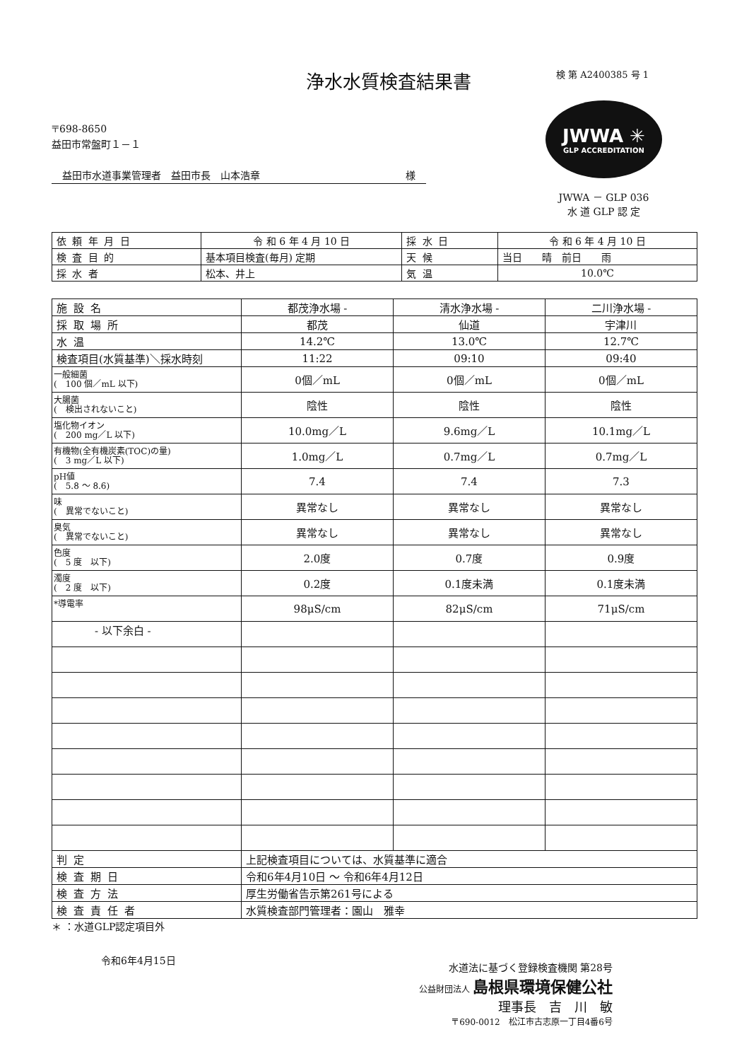浄水水質検査結果書
検 第 A2400385 号 1
〒698-8650
益田市常盤町１－１
益田市水道事業管理者　益田市長　山本浩章 様
JWWA ✳
GLP ACCREDITATION
JWWA － GLP 036
水 道 GLP 認 定
| 依頼年月日 | 令 和 6 年 4 月 10 日 | 採水日 | 令 和 6 年 4 月 10 日 |
| 検査目的 | 基本項目検査(毎月) 定期 | 天候 | 当日 晴 前日 雨 |
| 採水者 | 松本、井上 | 気温 | 10.0℃ |
| 施設名 | 都茂浄水場 - | 清水浄水場 - | 二川浄水場 - |
| 採取場所 | 都茂 | 仙道 | 宇津川 |
| 水温 | 14.2℃ | 13.0℃ | 12.7℃ |
| 検査項目(水質基準)＼採水時刻 | 11:22 | 09:10 | 09:40 |
| 一般細菌 ( 100 個／mL 以下) | 0個／mL | 0個／mL | 0個／mL |
| 大腸菌 ( 検出されないこと) | 陰性 | 陰性 | 陰性 |
| 塩化物イオン ( 200 mg／L 以下) | 10.0mg／L | 9.6mg／L | 10.1mg／L |
| 有機物(全有機炭素(TOC)の量) ( 3 mg／L 以下) | 1.0mg／L | 0.7mg／L | 0.7mg／L |
| pH値 ( 5.8 ～ 8.6) | 7.4 | 7.4 | 7.3 |
| 味 ( 異常でないこと) | 異常なし | 異常なし | 異常なし |
| 臭気 ( 異常でないこと) | 異常なし | 異常なし | 異常なし |
| 色度 ( 5 度 以下) | 2.0度 | 0.7度 | 0.9度 |
| 濁度 ( 2 度 以下) | 0.2度 | 0.1度未満 | 0.1度未満 |
| *導電率 | 98μS/cm | 82μS/cm | 71μS/cm |
| - 以下余白 - | | | |
| 判定 | 上記検査項目については、水質基準に適合 | | |
| 検査期日 | 令和6年4月10日 ～ 令和6年4月12日 | | |
| 検査方法 | 厚生労働省告示第261号による | | |
| 検査責任者 | 水質検査部門管理者：園山 雅幸 | | |
＊ ：水道GLP認定項目外
令和6年4月15日
水道法に基づく登録検査機関 第28号
公益財団法人 島根県環境保健公社
理事長　吉　川　敏
〒690-0012　松江市古志原一丁目4番6号